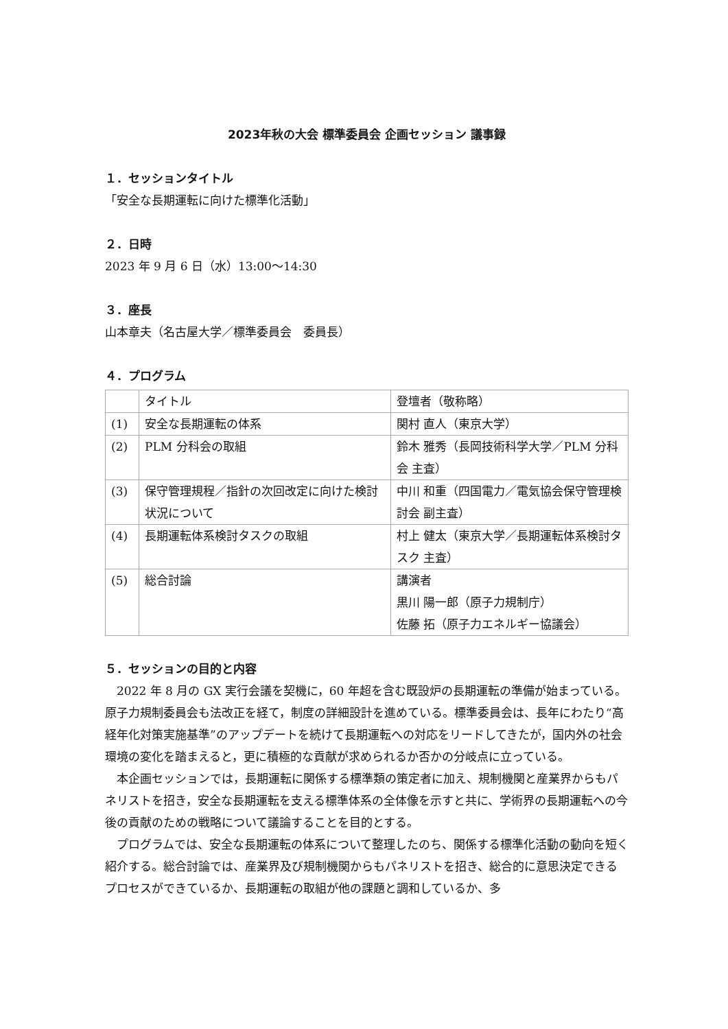2023年秋の大会 標準委員会 企画セッション 議事録
１．セッションタイトル
「安全な長期運転に向けた標準化活動」
２．日時
2023 年 9 月 6 日（水）13:00～14:30
３．座長
山本章夫（名古屋大学／標準委員会　委員長）
４．プログラム
| | タイトル | 登壇者（敬称略） |
| (1) | 安全な長期運転の体系 | 関村 直人（東京大学） |
| (2) | PLM 分科会の取組 | 鈴木 雅秀（長岡技術科学大学／PLM 分科会 主査） |
| (3) | 保守管理規程／指針の次回改定に向けた検討状況について | 中川 和重（四国電力／電気協会保守管理検討会 副主査） |
| (4) | 長期運転体系検討タスクの取組 | 村上 健太（東京大学／長期運転体系検討タスク 主査） |
| (5) | 総合討論 | 講演者 黒川 陽一郎（原子力規制庁） 佐藤 拓（原子力エネルギー協議会） |
５．セッションの目的と内容
2022 年 8 月の GX 実行会議を契機に，60 年超を含む既設炉の長期運転の準備が始まっている。原子力規制委員会も法改正を経て，制度の詳細設計を進めている。標準委員会は、長年にわたり“高経年化対策実施基準”のアップデートを続けて長期運転への対応をリードしてきたが，国内外の社会環境の変化を踏まえると，更に積極的な貢献が求められるか否かの分岐点に立っている。
本企画セッションでは，長期運転に関係する標準類の策定者に加え、規制機関と産業界からもパネリストを招き，安全な長期運転を支える標準体系の全体像を示すと共に、学術界の長期運転への今後の貢献のための戦略について議論することを目的とする。
プログラムでは、安全な長期運転の体系について整理したのち、関係する標準化活動の動向を短く紹介する。総合討論では、産業界及び規制機関からもパネリストを招き、総合的に意思決定できるプロセスができているか、長期運転の取組が他の課題と調和しているか、多